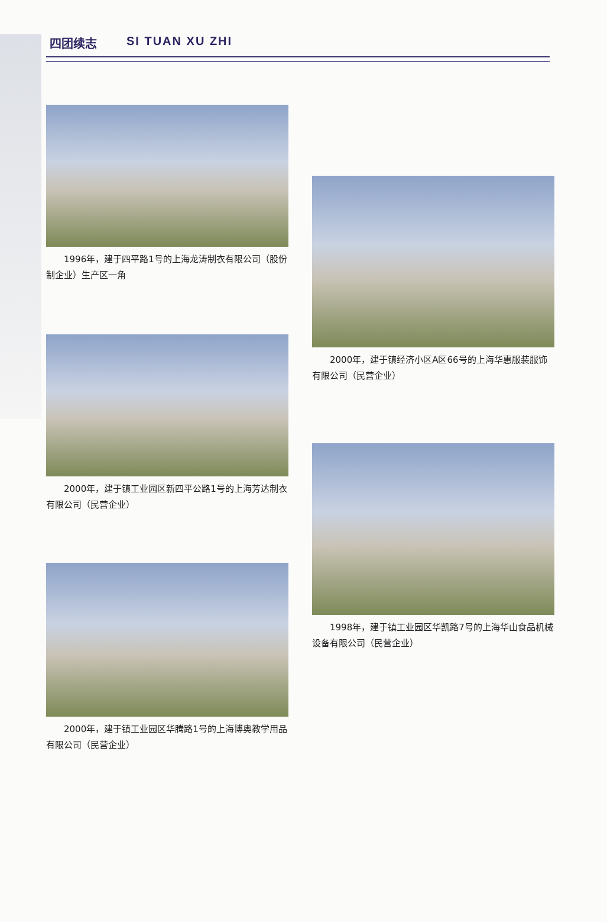四团续志 SI TUAN XU ZHI
1996年，建于四平路1号的上海龙涛制衣有限公司（股份制企业）生产区一角
2000年，建于镇工业园区新四平公路1号的上海芳达制衣有限公司（民营企业）
2000年，建于镇工业园区华腾路1号的上海博奥教学用品有限公司（民营企业）
2000年，建于镇经济小区A区66号的上海华惠服装服饰有限公司（民营企业）
1998年，建于镇工业园区华凯路7号的上海华山食品机械设备有限公司（民营企业）